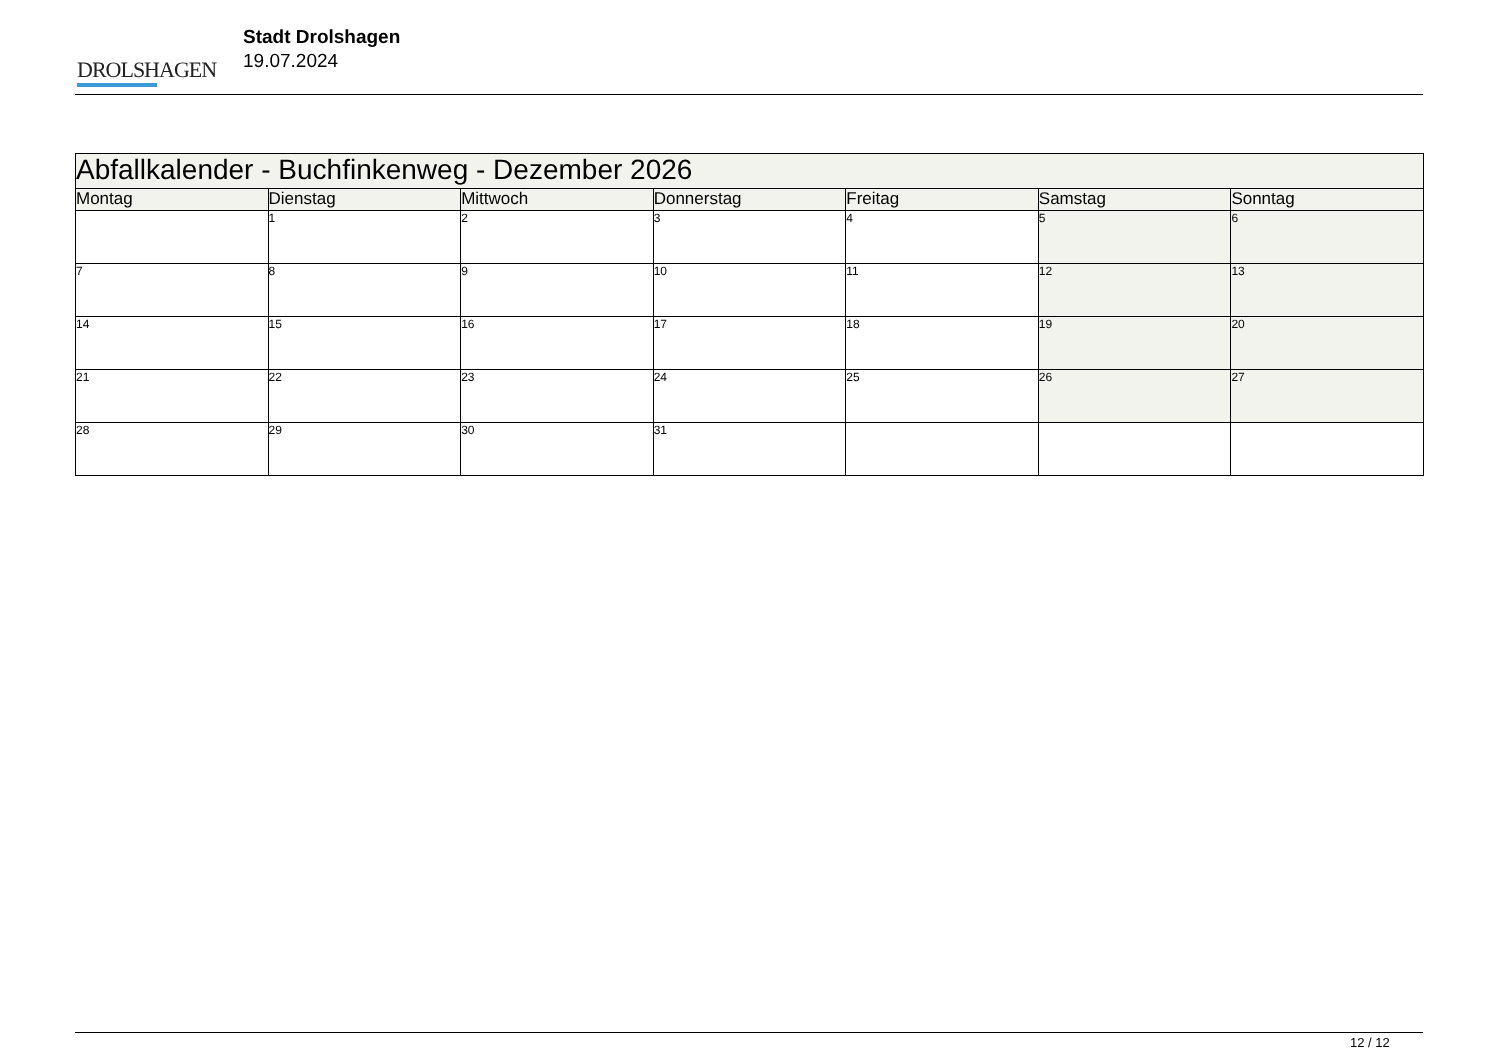DROLSHAGEN
Stadt Drolshagen
19.07.2024
| Abfallkalender - Buchfinkenweg - Dezember 2026 | | | | | | |
| Montag | Dienstag | Mittwoch | Donnerstag | Freitag | Samstag | Sonntag |
| | 1 | 2 | 3 | 4 | 5 | 6 |
| 7 | 8 | 9 | 10 | 11 | 12 | 13 |
| 14 | 15 | 16 | 17 | 18 | 19 | 20 |
| 21 | 22 | 23 | 24 | 25 | 26 | 27 |
| 28 | 29 | 30 | 31 | | | |
12 / 12